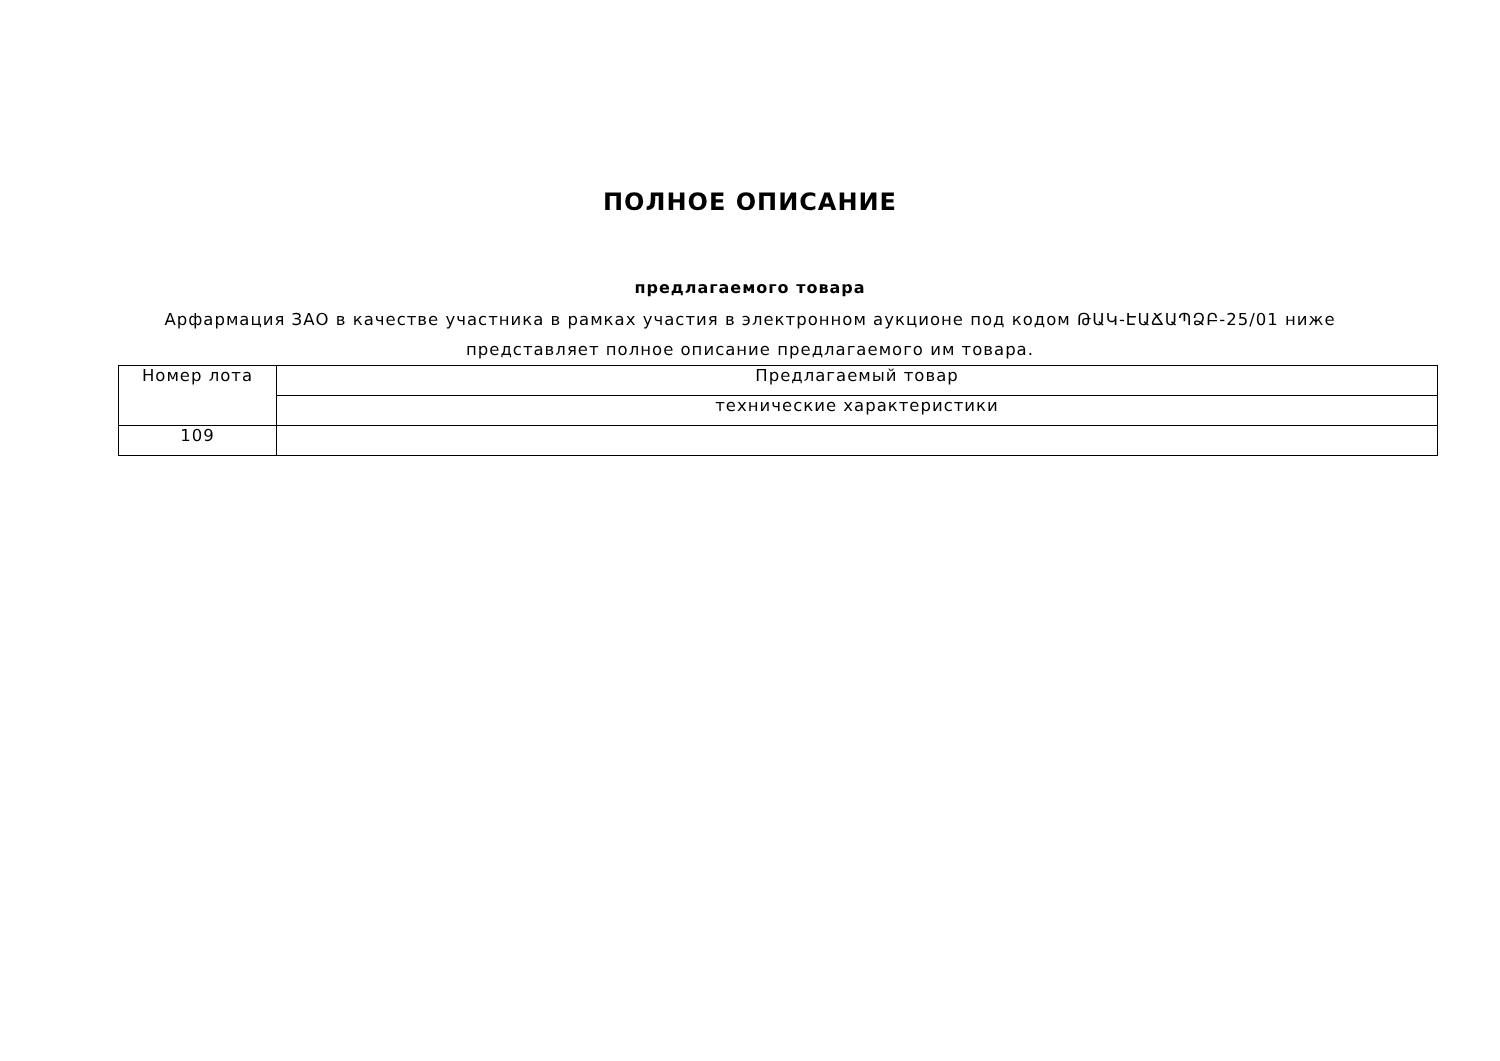ПОЛНОЕ ОПИСАНИЕ
предлагаемого товара
Арфармация ЗАО в качестве участника в рамках участия в электронном аукционе под кодом ԹԱԿ-ԷԱՃԱՊՁԲ-25/01 ниже представляет полное описание предлагаемого им товара.
| Номер лота | Предлагаемый товар |
| | технические характеристики |
| 109 | |